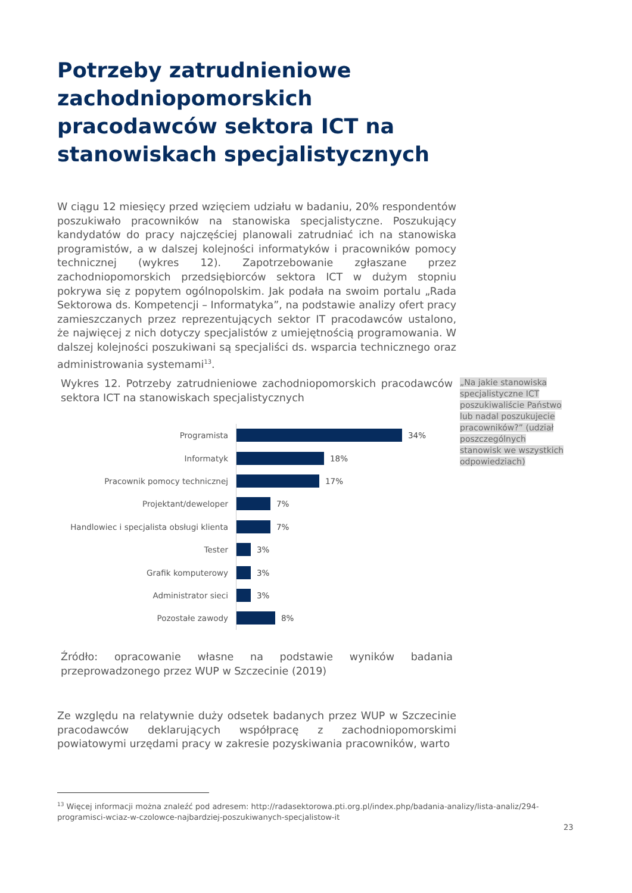Potrzeby zatrudnieniowe zachodniopomorskich pracodawców sektora ICT na stanowiskach specjalistycznych
W ciągu 12 miesięcy przed wzięciem udziału w badaniu, 20% respondentów poszukiwało pracowników na stanowiska specjalistyczne. Poszukujący kandydatów do pracy najczęściej planowali zatrudniać ich na stanowiska programistów, a w dalszej kolejności informatyków i pracowników pomocy technicznej (wykres 12). Zapotrzebowanie zgłaszane przez zachodniopomorskich przedsiębiorców sektora ICT w dużym stopniu pokrywa się z popytem ogólnopolskim. Jak podała na swoim portalu „Rada Sektorowa ds. Kompetencji – Informatyka”, na podstawie analizy ofert pracy zamieszczanych przez reprezentujących sektor IT pracodawców ustalono, że najwięcej z nich dotyczy specjalistów z umiejętnością programowania. W dalszej kolejności poszukiwani są specjaliści ds. wsparcia technicznego oraz administrowania systemami<sup>13</sup>.
Wykres 12. Potrzeby zatrudnieniowe zachodniopomorskich pracodawców sektora ICT na stanowiskach specjalistycznych
„Na jakie stanowiska specjalistyczne ICT poszukiwaliście Państwo lub nadal poszukujecie pracowników?” (udział poszczególnych stanowisk we wszystkich odpowiedziach)
Programista
34%
Informatyk
18%
Pracownik pomocy technicznej
17%
Projektant/deweloper
7%
Handlowiec i specjalista obsługi klienta
7%
Tester
3%
Grafik komputerowy
3%
Administrator sieci
3%
Pozostałe zawody
8%
Źródło: opracowanie własne na podstawie wyników badania przeprowadzonego przez WUP w Szczecinie (2019)
Ze względu na relatywnie duży odsetek badanych przez WUP w Szczecinie pracodawców deklarujących współpracę z zachodniopomorskimi powiatowymi urzędami pracy w zakresie pozyskiwania pracowników, warto
<sup>13</sup> Więcej informacji można znaleźć pod adresem: http://radasektorowa.pti.org.pl/index.php/badania-analizy/lista-analiz/294-programisci-wciaz-w-czolowce-najbardziej-poszukiwanych-specjalistow-it
23